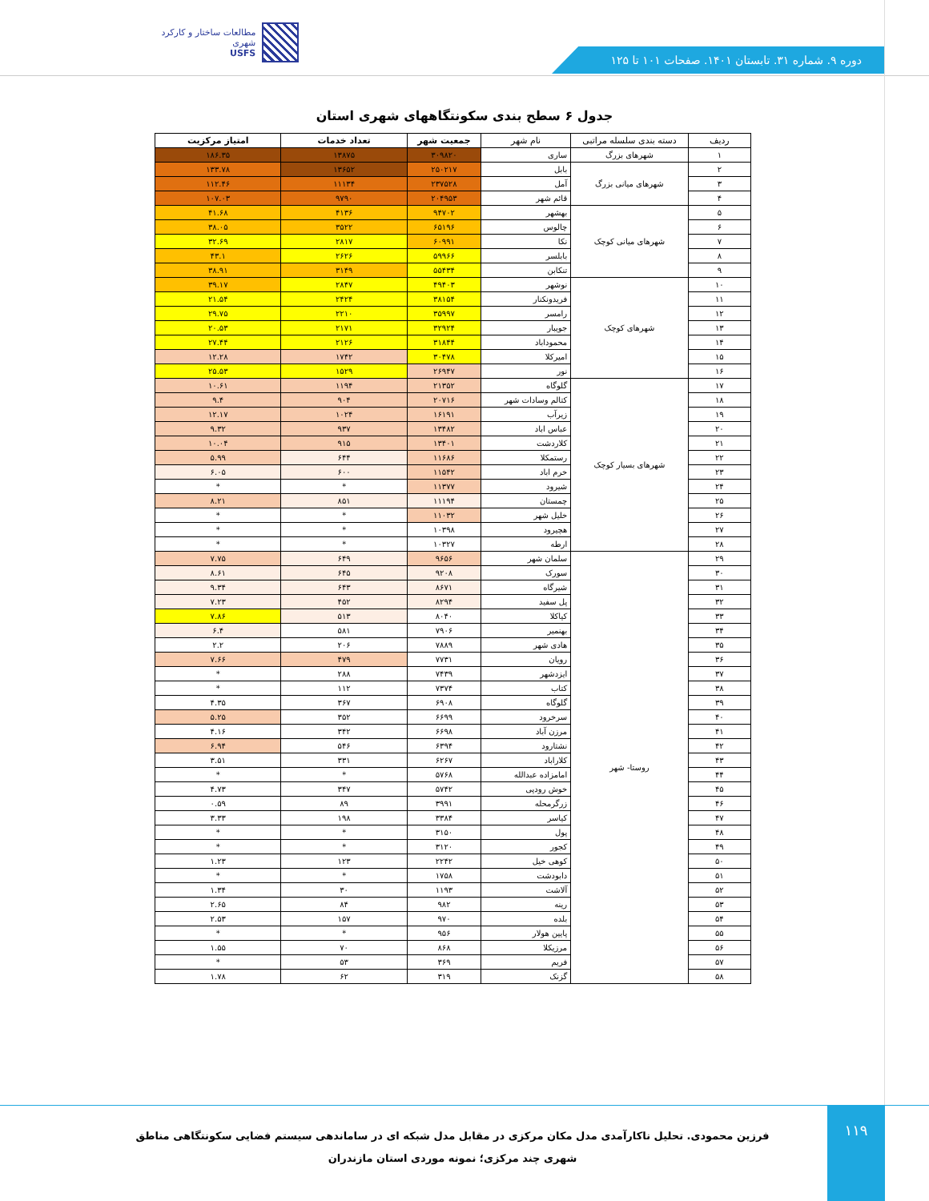مطالعات ساختار و کارکرد شهری
USFS
دوره ۹. شماره ۳۱. تابستان ۱۴۰۱. صفحات ۱۰۱ تا ۱۲۵
جدول ۶ سطح بندی سکونتگاههای شهری استان
| ردیف | دسته بندی سلسله مراتبی | نام شهر | جمعیت شهر | تعداد خدمات | امتیاز مرکزیت |
| --- | --- | --- | --- | --- | --- |
| ۱ | شهرهای بزرگ | ساری | ۳۰۹۸۲۰ | ۱۳۸۷۵ | ۱۸۶.۳۵ |
| ۲ | شهرهای میانی بزرگ | بابل | ۲۵۰۲۱۷ | ۱۳۶۵۲ | ۱۳۳.۷۸ |
| ۳ | | آمل | ۲۳۷۵۲۸ | ۱۱۱۳۴ | ۱۱۲.۴۶ |
| ۴ | | قائم شهر | ۲۰۴۹۵۳ | ۹۷۹۰ | ۱۰۷.۰۳ |
| ۵ | شهرهای میانی کوچک | بهشهر | ۹۴۷۰۲ | ۴۱۳۶ | ۴۱.۶۸ |
| ۶ | | چالوس | ۶۵۱۹۶ | ۳۵۲۲ | ۳۸.۰۵ |
| ۷ | | نکا | ۶۰۹۹۱ | ۲۸۱۷ | ۳۲.۶۹ |
| ۸ | | بابلسر | ۵۹۹۶۶ | ۲۶۲۶ | ۴۳.۱ |
| ۹ | | تنکابن | ۵۵۴۳۴ | ۳۱۴۹ | ۳۸.۹۱ |
| ۱۰ | شهرهای کوچک | نوشهر | ۴۹۴۰۳ | ۲۸۴۷ | ۳۹.۱۷ |
| ۱۱ | | فریدونکنار | ۳۸۱۵۴ | ۲۴۲۴ | ۲۱.۵۴ |
| ۱۲ | | رامسر | ۳۵۹۹۷ | ۲۲۱۰ | ۲۹.۷۵ |
| ۱۳ | | جویبار | ۳۲۹۲۴ | ۲۱۷۱ | ۲۰.۵۳ |
| ۱۴ | | محموداباد | ۳۱۸۴۴ | ۲۱۲۶ | ۲۷.۴۴ |
| ۱۵ | | امیرکلا | ۳۰۴۷۸ | ۱۷۴۲ | ۱۲.۲۸ |
| ۱۶ | | نور | ۲۶۹۴۷ | ۱۵۲۹ | ۲۵.۵۳ |
| ۱۷ | شهرهای بسیار کوچک | گلوگاه | ۲۱۳۵۲ | ۱۱۹۴ | ۱۰.۶۱ |
| ۱۸ | | کتالم وسادات شهر | ۲۰۷۱۶ | ۹۰۴ | ۹.۴ |
| ۱۹ | | زیرآب | ۱۶۱۹۱ | ۱۰۲۴ | ۱۲.۱۷ |
| ۲۰ | | عباس اباد | ۱۳۴۸۲ | ۹۳۷ | ۹.۳۲ |
| ۲۱ | | کلاردشت | ۱۳۴۰۱ | ۹۱۵ | ۱۰.۰۴ |
| ۲۲ | | رستمکلا | ۱۱۶۸۶ | ۶۴۴ | ۵.۹۹ |
| ۲۳ | | خرم اباد | ۱۱۵۴۲ | ۶۰۰ | ۶.۰۵ |
| ۲۴ | | شیرود | ۱۱۳۷۷ | * | * |
| ۲۵ | | چمستان | ۱۱۱۹۴ | ۸۵۱ | ۸.۲۱ |
| ۲۶ | | خلیل شهر | ۱۱۰۳۲ | * | * |
| ۲۷ | | هچیرود | ۱۰۳۹۸ | * | * |
| ۲۸ | | ارطه | ۱۰۳۲۷ | * | * |
| ۲۹ | روستا- شهر | سلمان شهر | ۹۶۵۶ | ۶۴۹ | ۷.۷۵ |
| ۳۰ | | سورک | ۹۲۰۸ | ۶۴۵ | ۸.۶۱ |
| ۳۱ | | شیرگاه | ۸۶۷۱ | ۶۴۳ | ۹.۳۴ |
| ۳۲ | | پل سفید | ۸۲۹۴ | ۴۵۲ | ۷.۲۳ |
| ۳۳ | | کیاکلا | ۸۰۴۰ | ۵۱۳ | ۷.۸۶ |
| ۳۴ | | بهنمیر | ۷۹۰۶ | ۵۸۱ | ۶.۴ |
| ۳۵ | | هادی شهر | ۷۸۸۹ | ۲۰۶ | ۲.۲ |
| ۳۶ | | رویان | ۷۷۳۱ | ۴۷۹ | ۷.۶۶ |
| ۳۷ | | ایزدشهر | ۷۴۳۹ | ۲۸۸ | * |
| ۳۸ | | کتاب | ۷۳۷۴ | ۱۱۲ | * |
| ۳۹ | | گلوگاه | ۶۹۰۸ | ۳۶۷ | ۴.۳۵ |
| ۴۰ | | سرخرود | ۶۶۹۹ | ۳۵۲ | ۵.۲۵ |
| ۴۱ | | مرزن آباد | ۶۶۹۸ | ۳۴۲ | ۴.۱۶ |
| ۴۲ | | نشتارود | ۶۳۹۴ | ۵۴۶ | ۶.۹۴ |
| ۴۳ | | کلاراباد | ۶۲۶۷ | ۳۳۱ | ۳.۵۱ |
| ۴۴ | | امامزاده عبدالله | ۵۷۶۸ | * | * |
| ۴۵ | | خوش رودپی | ۵۷۴۲ | ۳۴۷ | ۴.۷۳ |
| ۴۶ | | زرگرمحله | ۳۹۹۱ | ۸۹ | ۰.۵۹ |
| ۴۷ | | کیاسر | ۳۳۸۴ | ۱۹۸ | ۳.۳۳ |
| ۴۸ | | پول | ۳۱۵۰ | * | * |
| ۴۹ | | کجور | ۳۱۲۰ | * | * |
| ۵۰ | | کوهی خیل | ۲۲۴۲ | ۱۲۳ | ۱.۲۳ |
| ۵۱ | | دابودشت | ۱۷۵۸ | * | * |
| ۵۲ | | آلاشت | ۱۱۹۳ | ۳۰ | ۱.۳۴ |
| ۵۳ | | رینه | ۹۸۲ | ۸۴ | ۲.۶۵ |
| ۵۴ | | بلده | ۹۷۰ | ۱۵۷ | ۲.۵۳ |
| ۵۵ | | پایین هولار | ۹۵۶ | * | * |
| ۵۶ | | مرزیکلا | ۸۶۸ | ۷۰ | ۱.۵۵ |
| ۵۷ | | فریم | ۳۶۹ | ۵۳ | * |
| ۵۸ | | گزنک | ۳۱۹ | ۶۲ | ۱.۷۸ |
فرزین محمودی. تحلیل ناکارآمدی مدل مکان مرکزی در مقابل مدل شبکه ای در ساماندهی سیستم فضایی سکونتگاهی مناطق شهری چند مرکزی؛ نمونه موردی استان مازندران
۱۱۹